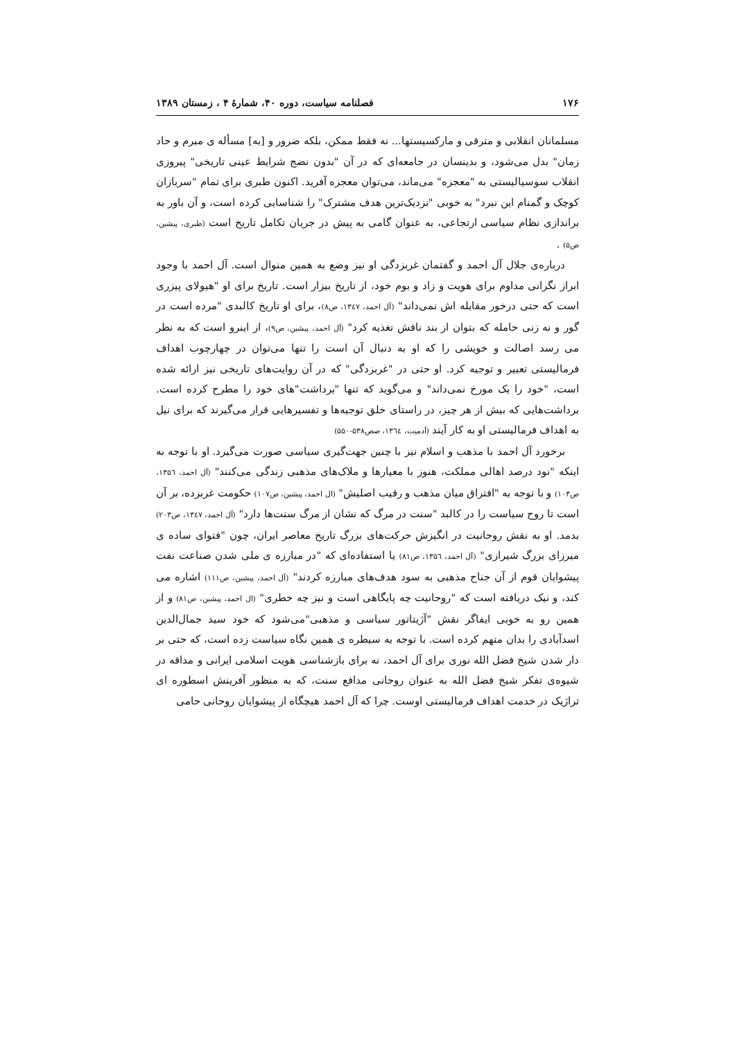۱۷۶ فصلنامه سیاست، دوره ۴۰، شمارۀ ۴ ، زمستان ۱۳۸۹
مسلمانان انقلابی و مترقی و مارکسیستها... نه فقط ممکن، بلکه ضرور و [به] مسأله ی مبرم و حاد زمان" بدل می‌شود، و بدینسان در جامعه‌ای که در آن "بدون نضج شرایط عینی تاریخی" پیروزی انقلاب سوسیالیستی به "معجزه" می‌ماند، می‌توان معجزه آفرید. اکنون طبری برای تمام "سربازان کوچک و گمنام این نبرد" به خوبی "نزدیک‌ترین هدف مشترک" را شناسایی کرده است، و آن باور به براندازی نظام سیاسی ارتجاعی، به عنوان گامی به پیش در جریان تکامل تاریخ است (طبری، پیشین، ص۵) .
درباره‌ی جلال آل احمد و گفتمان غربزدگی او نیز وضع به همین منوال است. آل احمد با وجود ابراز نگرانی مداوم برای هویت و زاد و بوم خود، از تاریخ بیزار است. تاریخ برای او "هیولای پیزری است که حتی درخور مقابله اش نمی‌داند" (آل احمد، ۱۳٤۷، ص۸)، برای او تاریخ کالبدی "مرده است در گور و نه زنی حامله که بتوان از بند نافش تغذیه کرد" (آل احمد، پیشین، ص۹)، از اینرو است که به نظر می رسد اصالت و خویشی را که او به دنبال آن است را تنها می‌توان در چهارچوب اهداف فرمالیستی تعبیر و توجیه کرد. او حتی در "غربزدگی" که در آن روایت‌های تاریخی نیز ارائه شده است، "خود را یک مورخ نمی‌داند" و می‌گوید که تنها "برداشت"های خود را مطرح کرده است. برداشت‌هایی که بیش از هر چیز، در راستای خلق توجیه‌ها و تفسیرهایی قرار می‌گیرند که برای نیل به اهداف فرمالیستی او به کار آیند (آدمیت، ۱۳٦٤، صص۵۳۸-۵۵۰)
برخورد آل احمد با مذهب و اسلام نیز با چنین جهت‌گیری سیاسی صورت می‌گیرد. او با توجه به اینکه "نود درصد اهالی مملکت، هنوز با معیارها و ملاک‌های مذهبی زندگی می‌کنند" (آل احمد، ۱۳۵٦، ص۱۰۳) و با توجه به "افتراق میان مذهب و رقیب اصلیش" (ال احمد، پیشین، ص۱۰۷) حکومت غربزده، بر آن است تا روح سیاست را در کالبد "سنت در مرگ که نشان از مرگ سنت‌ها دارد" (آل احمد، ۱۳٤۷، ص۲۰۳) بدمد. او به نقش روحانیت در انگیزش حرکت‌های بزرگ تاریخ معاصر ایران، چون "فتوای ساده ی میرزای بزرگ شیرازی" (آل احمد، ۱۳۵٦، ص۸۱) یا استفاده‌ای که "در مبارزه ی ملی شدن صناعت نفت پیشوایان قوم از آن جناح مذهبی به سود هدف‌های مبارزه کردند" (آل احمد، پیشین، ص۱۱۱) اشاره می کند، و نیک دریافته است که "روحانیت چه پایگاهی است و نیز چه خطری" (ال احمد، پیشین، ص۸۱) و از همین رو به خوبی ایفاگر نقش "آژیتاتور سیاسی و مذهبی"می‌شود که خود سید جمال‌الدین اسدآبادی را بدان متهم کرده است. با توجه به سیطره ی همین نگاه سیاست زده است، که حتی بر دار شدن شیخ فضل الله نوری برای آل احمد، نه برای بازشناسی هویت اسلامی ایرانی و مداقه در شیوه‌ی تفکر شیخ فضل الله به عنوان روحانی مدافع سنت، که به منظور آفرینش اسطوره ای تراژیک در خدمت اهداف فرمالیستی اوست. چرا که آل احمد هیچگاه از پیشوایان روحانی حامی